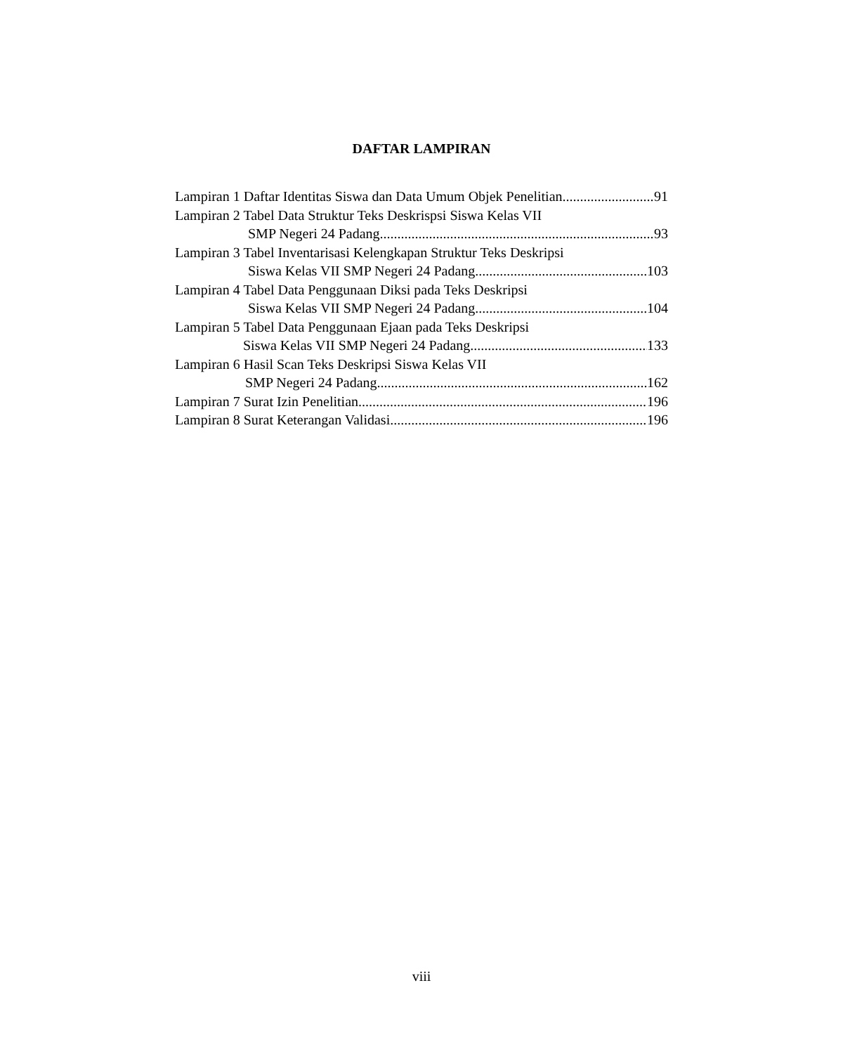DAFTAR LAMPIRAN
Lampiran 1 Daftar Identitas Siswa dan Data Umum Objek Penelitian 91
Lampiran 2 Tabel Data Struktur Teks Deskrispsi Siswa Kelas VII
SMP Negeri 24 Padang 93
Lampiran 3 Tabel Inventarisasi Kelengkapan Struktur Teks Deskripsi
Siswa Kelas VII SMP Negeri 24 Padang 103
Lampiran 4 Tabel Data Penggunaan Diksi pada Teks Deskripsi
Siswa Kelas VII SMP Negeri 24 Padang 104
Lampiran 5 Tabel Data Penggunaan Ejaan pada Teks Deskripsi
Siswa Kelas VII SMP Negeri 24 Padang 133
Lampiran 6 Hasil Scan Teks Deskripsi Siswa Kelas VII
SMP Negeri 24 Padang 162
Lampiran 7 Surat Izin Penelitian 196
Lampiran 8 Surat Keterangan Validasi 196
viii